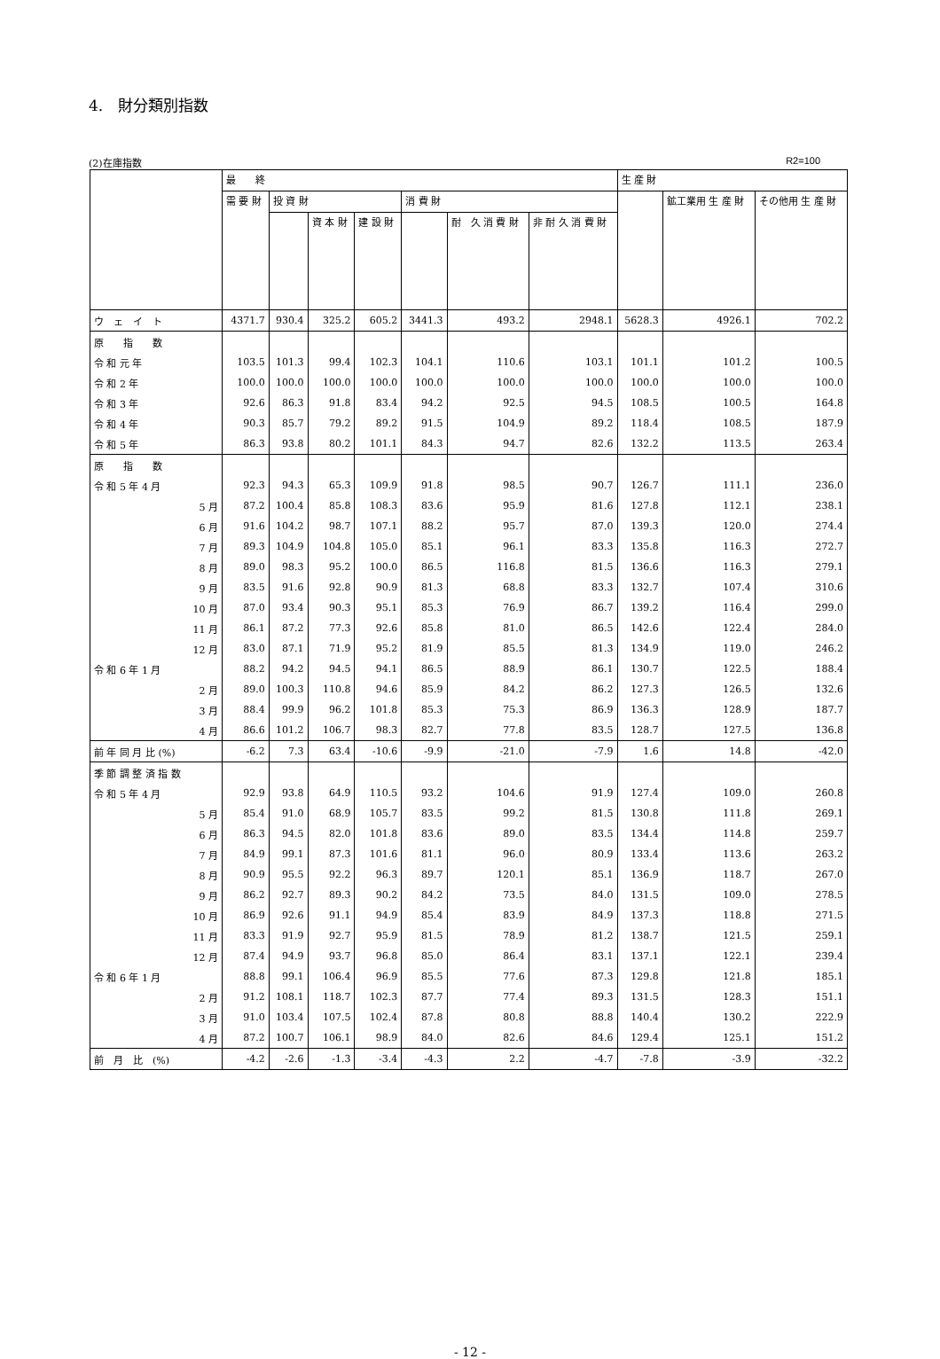4.　財分類別指数
(2)在庫指数 R2=100
| | 最 終 | | | | | | | 生 産 財 | | |
| --- | --- | --- | --- | --- | --- | --- | --- | --- | --- | --- |
| | 需 要 財 | 投 資 財 | | | 消 費 財 | | | | 鉱工業用 生 産 財 | その他用 生 産 財 |
| | | | 資 本 財 | 建 設 財 | | 耐 久 消 費 財 | 非 耐 久 消 費 財 | | | |
| ウ ェ イ ト | 4371.7 | 930.4 | 325.2 | 605.2 | 3441.3 | 493.2 | 2948.1 | 5628.3 | 4926.1 | 702.2 |
| 原 指 数 | | | | | | | | | | |
| 令 和 元 年 | 103.5 | 101.3 | 99.4 | 102.3 | 104.1 | 110.6 | 103.1 | 101.1 | 101.2 | 100.5 |
| 令 和 2 年 | 100.0 | 100.0 | 100.0 | 100.0 | 100.0 | 100.0 | 100.0 | 100.0 | 100.0 | 100.0 |
| 令 和 3 年 | 92.6 | 86.3 | 91.8 | 83.4 | 94.2 | 92.5 | 94.5 | 108.5 | 100.5 | 164.8 |
| 令 和 4 年 | 90.3 | 85.7 | 79.2 | 89.2 | 91.5 | 104.9 | 89.2 | 118.4 | 108.5 | 187.9 |
| 令 和 5 年 | 86.3 | 93.8 | 80.2 | 101.1 | 84.3 | 94.7 | 82.6 | 132.2 | 113.5 | 263.4 |
| 原 指 数 | | | | | | | | | | |
| 令 和 5 年 4 月 | 92.3 | 94.3 | 65.3 | 109.9 | 91.8 | 98.5 | 90.7 | 126.7 | 111.1 | 236.0 |
| 5 月 | 87.2 | 100.4 | 85.8 | 108.3 | 83.6 | 95.9 | 81.6 | 127.8 | 112.1 | 238.1 |
| 6 月 | 91.6 | 104.2 | 98.7 | 107.1 | 88.2 | 95.7 | 87.0 | 139.3 | 120.0 | 274.4 |
| 7 月 | 89.3 | 104.9 | 104.8 | 105.0 | 85.1 | 96.1 | 83.3 | 135.8 | 116.3 | 272.7 |
| 8 月 | 89.0 | 98.3 | 95.2 | 100.0 | 86.5 | 116.8 | 81.5 | 136.6 | 116.3 | 279.1 |
| 9 月 | 83.5 | 91.6 | 92.8 | 90.9 | 81.3 | 68.8 | 83.3 | 132.7 | 107.4 | 310.6 |
| 10 月 | 87.0 | 93.4 | 90.3 | 95.1 | 85.3 | 76.9 | 86.7 | 139.2 | 116.4 | 299.0 |
| 11 月 | 86.1 | 87.2 | 77.3 | 92.6 | 85.8 | 81.0 | 86.5 | 142.6 | 122.4 | 284.0 |
| 12 月 | 83.0 | 87.1 | 71.9 | 95.2 | 81.9 | 85.5 | 81.3 | 134.9 | 119.0 | 246.2 |
| 令 和 6 年 1 月 | 88.2 | 94.2 | 94.5 | 94.1 | 86.5 | 88.9 | 86.1 | 130.7 | 122.5 | 188.4 |
| 2 月 | 89.0 | 100.3 | 110.8 | 94.6 | 85.9 | 84.2 | 86.2 | 127.3 | 126.5 | 132.6 |
| 3 月 | 88.4 | 99.9 | 96.2 | 101.8 | 85.3 | 75.3 | 86.9 | 136.3 | 128.9 | 187.7 |
| 4 月 | 86.6 | 101.2 | 106.7 | 98.3 | 82.7 | 77.8 | 83.5 | 128.7 | 127.5 | 136.8 |
| 前 年 同 月 比 (%) | -6.2 | 7.3 | 63.4 | -10.6 | -9.9 | -21.0 | -7.9 | 1.6 | 14.8 | -42.0 |
| 季 節 調 整 済 指 数 | | | | | | | | | | |
| 令 和 5 年 4 月 | 92.9 | 93.8 | 64.9 | 110.5 | 93.2 | 104.6 | 91.9 | 127.4 | 109.0 | 260.8 |
| 5 月 | 85.4 | 91.0 | 68.9 | 105.7 | 83.5 | 99.2 | 81.5 | 130.8 | 111.8 | 269.1 |
| 6 月 | 86.3 | 94.5 | 82.0 | 101.8 | 83.6 | 89.0 | 83.5 | 134.4 | 114.8 | 259.7 |
| 7 月 | 84.9 | 99.1 | 87.3 | 101.6 | 81.1 | 96.0 | 80.9 | 133.4 | 113.6 | 263.2 |
| 8 月 | 90.9 | 95.5 | 92.2 | 96.3 | 89.7 | 120.1 | 85.1 | 136.9 | 118.7 | 267.0 |
| 9 月 | 86.2 | 92.7 | 89.3 | 90.2 | 84.2 | 73.5 | 84.0 | 131.5 | 109.0 | 278.5 |
| 10 月 | 86.9 | 92.6 | 91.1 | 94.9 | 85.4 | 83.9 | 84.9 | 137.3 | 118.8 | 271.5 |
| 11 月 | 83.3 | 91.9 | 92.7 | 95.9 | 81.5 | 78.9 | 81.2 | 138.7 | 121.5 | 259.1 |
| 12 月 | 87.4 | 94.9 | 93.7 | 96.8 | 85.0 | 86.4 | 83.1 | 137.1 | 122.1 | 239.4 |
| 令 和 6 年 1 月 | 88.8 | 99.1 | 106.4 | 96.9 | 85.5 | 77.6 | 87.3 | 129.8 | 121.8 | 185.1 |
| 2 月 | 91.2 | 108.1 | 118.7 | 102.3 | 87.7 | 77.4 | 89.3 | 131.5 | 128.3 | 151.1 |
| 3 月 | 91.0 | 103.4 | 107.5 | 102.4 | 87.8 | 80.8 | 88.8 | 140.4 | 130.2 | 222.9 |
| 4 月 | 87.2 | 100.7 | 106.1 | 98.9 | 84.0 | 82.6 | 84.6 | 129.4 | 125.1 | 151.2 |
| 前 月 比 (%) | -4.2 | -2.6 | -1.3 | -3.4 | -4.3 | 2.2 | -4.7 | -7.8 | -3.9 | -32.2 |
- 12 -